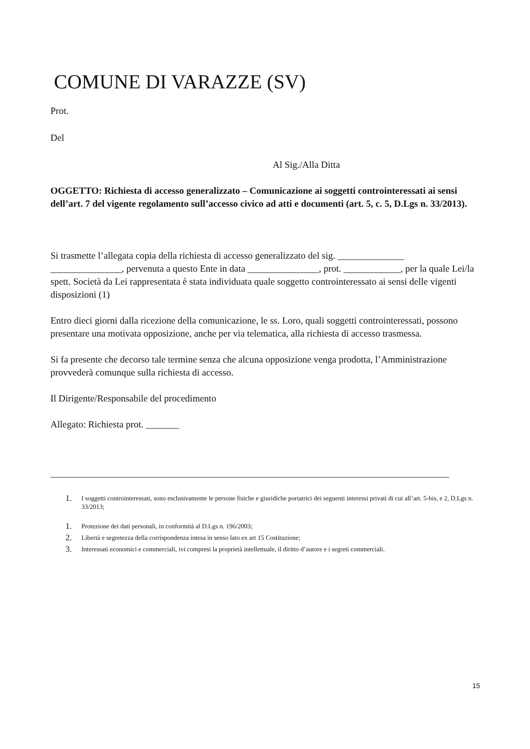COMUNE DI VARAZZE (SV)
Prot.
Del
Al Sig./Alla Ditta
OGGETTO: Richiesta di accesso generalizzato – Comunicazione ai soggetti controinteressati ai sensi dell’art. 7 del vigente regolamento sull’accesso civico ad atti e documenti (art. 5, c. 5, D.Lgs n. 33/2013).
Si trasmette l’allegata copia della richiesta di accesso generalizzato del sig. ______________ _______________, pervenuta a questo Ente in data _______________, prot. ____________, per la quale Lei/la spett. Società da Lei rappresentata è stata individuata quale soggetto controinteressato ai sensi delle vigenti disposizioni (1)
Entro dieci giorni dalla ricezione della comunicazione, le ss. Loro, quali soggetti controinteressati, possono presentare una motivata opposizione, anche per via telematica, alla richiesta di accesso trasmessa.
Si fa presente che decorso tale termine senza che alcuna opposizione venga prodotta, l’Amministrazione provvederà comunque sulla richiesta di accesso.
Il Dirigente/Responsabile del procedimento
Allegato: Richiesta prot. _______
____________________________________________________________________________________
1. I soggetti controinteressati, sono esclusivamente le persone fisiche e giuridiche portatrici dei seguenti interessi privati di cui all’art. 5-bis, e 2, D.Lgs n. 33/2013;
1. Protezione dei dati personali, in conformità al D.Lgs n. 196/2003;
2. Libertà e segretezza della corrispondenza intesa in senso lato ex art 15 Costituzione;
3. Interessati economici e commerciali, ivi compresi la proprietà intellettuale, il diritto d’autore e i segreti commerciali.
15